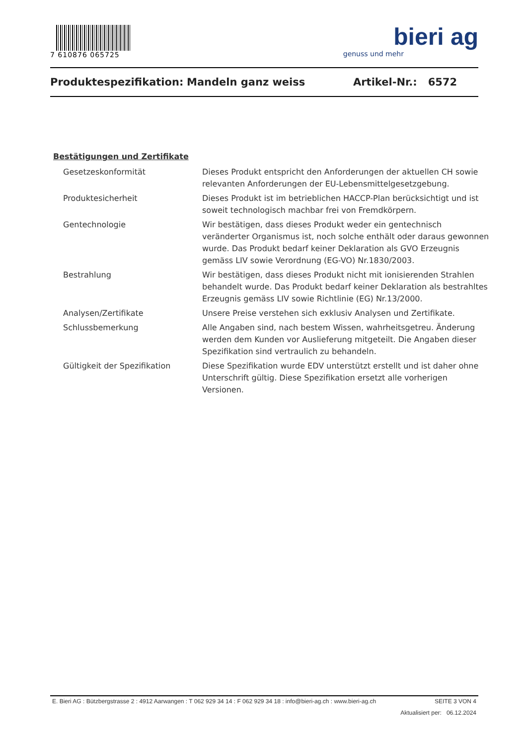7 610876 065725
bieri ag
genuss und mehr
Produktespezifikation: Mandeln ganz weiss Artikel-Nr.: 6572
Bestätigungen und Zertifikate
| Gesetzeskonformität | Dieses Produkt entspricht den Anforderungen der aktuellen CH sowie relevanten Anforderungen der EU-Lebensmittelgesetzgebung. |
| Produktesicherheit | Dieses Produkt ist im betrieblichen HACCP-Plan berücksichtigt und ist soweit technologisch machbar frei von Fremdkörpern. |
| Gentechnologie | Wir bestätigen, dass dieses Produkt weder ein gentechnisch veränderter Organismus ist, noch solche enthält oder daraus gewonnen wurde. Das Produkt bedarf keiner Deklaration als GVO Erzeugnis gemäss LIV sowie Verordnung (EG-VO) Nr.1830/2003. |
| Bestrahlung | Wir bestätigen, dass dieses Produkt nicht mit ionisierenden Strahlen behandelt wurde. Das Produkt bedarf keiner Deklaration als bestrahltes Erzeugnis gemäss LIV sowie Richtlinie (EG) Nr.13/2000. |
| Analysen/Zertifikate | Unsere Preise verstehen sich exklusiv Analysen und Zertifikate. |
| Schlussbemerkung | Alle Angaben sind, nach bestem Wissen, wahrheitsgetreu. Änderung werden dem Kunden vor Auslieferung mitgeteilt. Die Angaben dieser Spezifikation sind vertraulich zu behandeln. |
| Gültigkeit der Spezifikation | Diese Spezifikation wurde EDV unterstützt erstellt und ist daher ohne Unterschrift gültig. Diese Spezifikation ersetzt alle vorherigen Versionen. |
E. Bieri AG : Bützbergstrasse 2 : 4912 Aarwangen : T 062 929 34 14 : F 062 929 34 18 : info@bieri-ag.ch : www.bieri-ag.ch SEITE 3 VON 4
Aktualisiert per: 06.12.2024